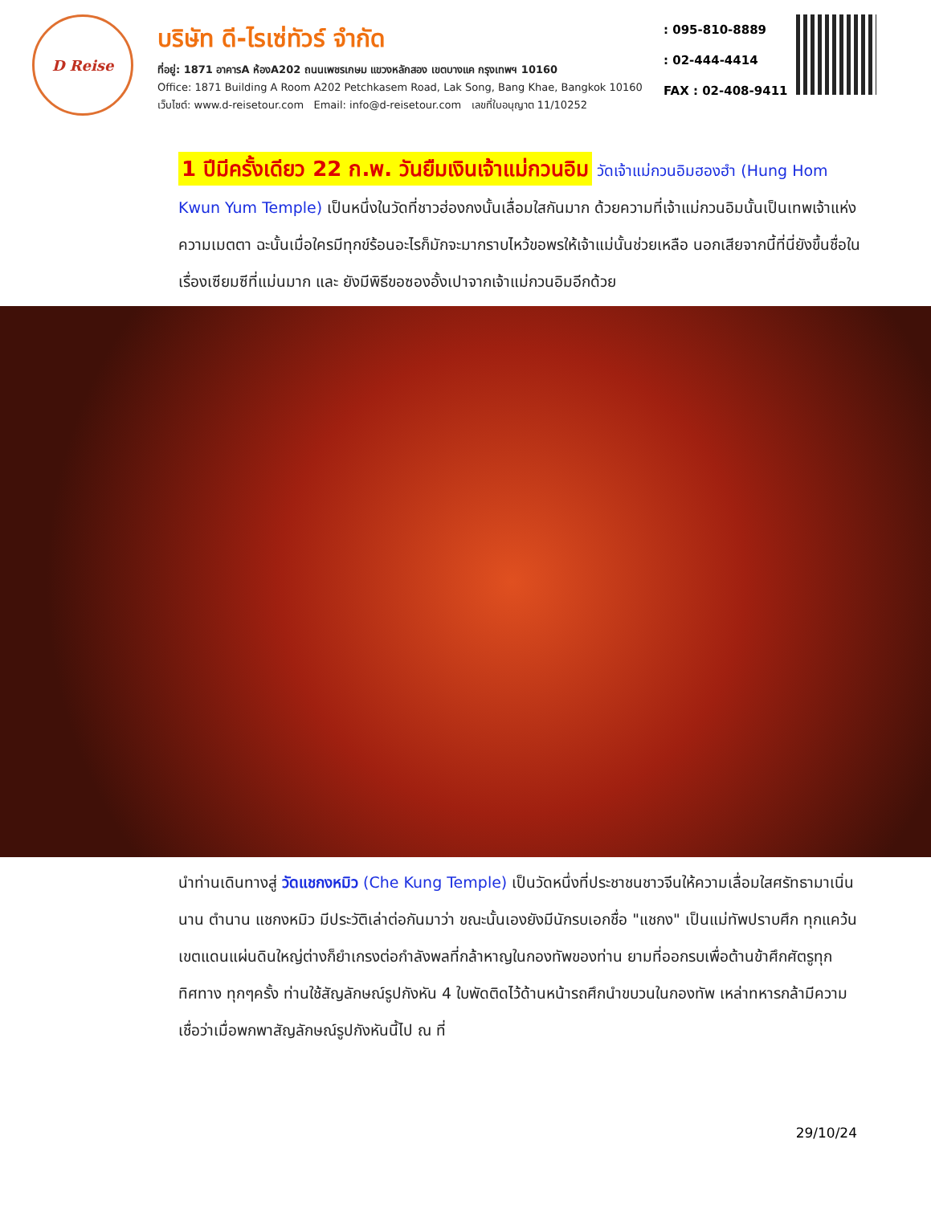D Reise
บริษัท ดี-ไรเซ่ทัวร์ จำกัด
ที่อยู่: 1871 อาคารA ห้องA202 ถนนเพชรเกษม แขวงหลักสอง เขตบางแค กรุงเทพฯ 10160
Office: 1871 Building A Room A202 Petchkasem Road, Lak Song, Bang Khae, Bangkok 10160
เว็บไซต์: www.d-reisetour.com Email: info@d-reisetour.com เลขที่ใบอนุญาต 11/10252
: 095-810-8889
: 02-444-4414
FAX : 02-408-9411
1 ปีมีครั้งเดียว 22 ก.พ. วันยืมเงินเจ้าแม่กวนอิม วัดเจ้าแม่กวนอิมฮองฮำ (Hung Hom Kwun Yum Temple) เป็นหนึ่งในวัดที่ชาวฮ่องกงนั้นเลื่อมใสกันมาก ด้วยความที่เจ้าแม่กวนอิมนั้นเป็นเทพเจ้าแห่งความเมตตา ฉะนั้นเมื่อใครมีทุกข์ร้อนอะไรก็มักจะมากราบไหว้ขอพรให้เจ้าแม่นั้นช่วยเหลือ นอกเสียจากนี้ที่นี่ยังขึ้นชื่อในเรื่องเซียมซีที่แม่นมาก และ ยังมีพิธีขอซองอั้งเปาจากเจ้าแม่กวนอิมอีกด้วย
นำท่านเดินทางสู่ วัดแชกงหมิว (Che Kung Temple) เป็นวัดหนึ่งที่ประชาชนชาวจีนให้ความเลื่อมใสศรัทธามาเนิ่นนาน ตำนาน แชกงหมิว มีประวัติเล่าต่อกันมาว่า ขณะนั้นเองยังมีนักรบเอกชื่อ "แชกง" เป็นแม่ทัพปราบศึก ทุกแคว้นเขตแดนแผ่นดินใหญ่ต่างก็ยำเกรงต่อกำลังพลที่กล้าหาญในกองทัพของท่าน ยามที่ออกรบเพื่อต้านข้าศึกศัตรูทุกทิศทาง ทุกๆครั้ง ท่านใช้สัญลักษณ์รูปกังหัน 4 ใบพัดติดไว้ด้านหน้ารถศึกนำขบวนในกองทัพ เหล่าทหารกล้ามีความเชื่อว่าเมื่อพกพาสัญลักษณ์รูปกังหันนี้ไป ณ ที่
29/10/24